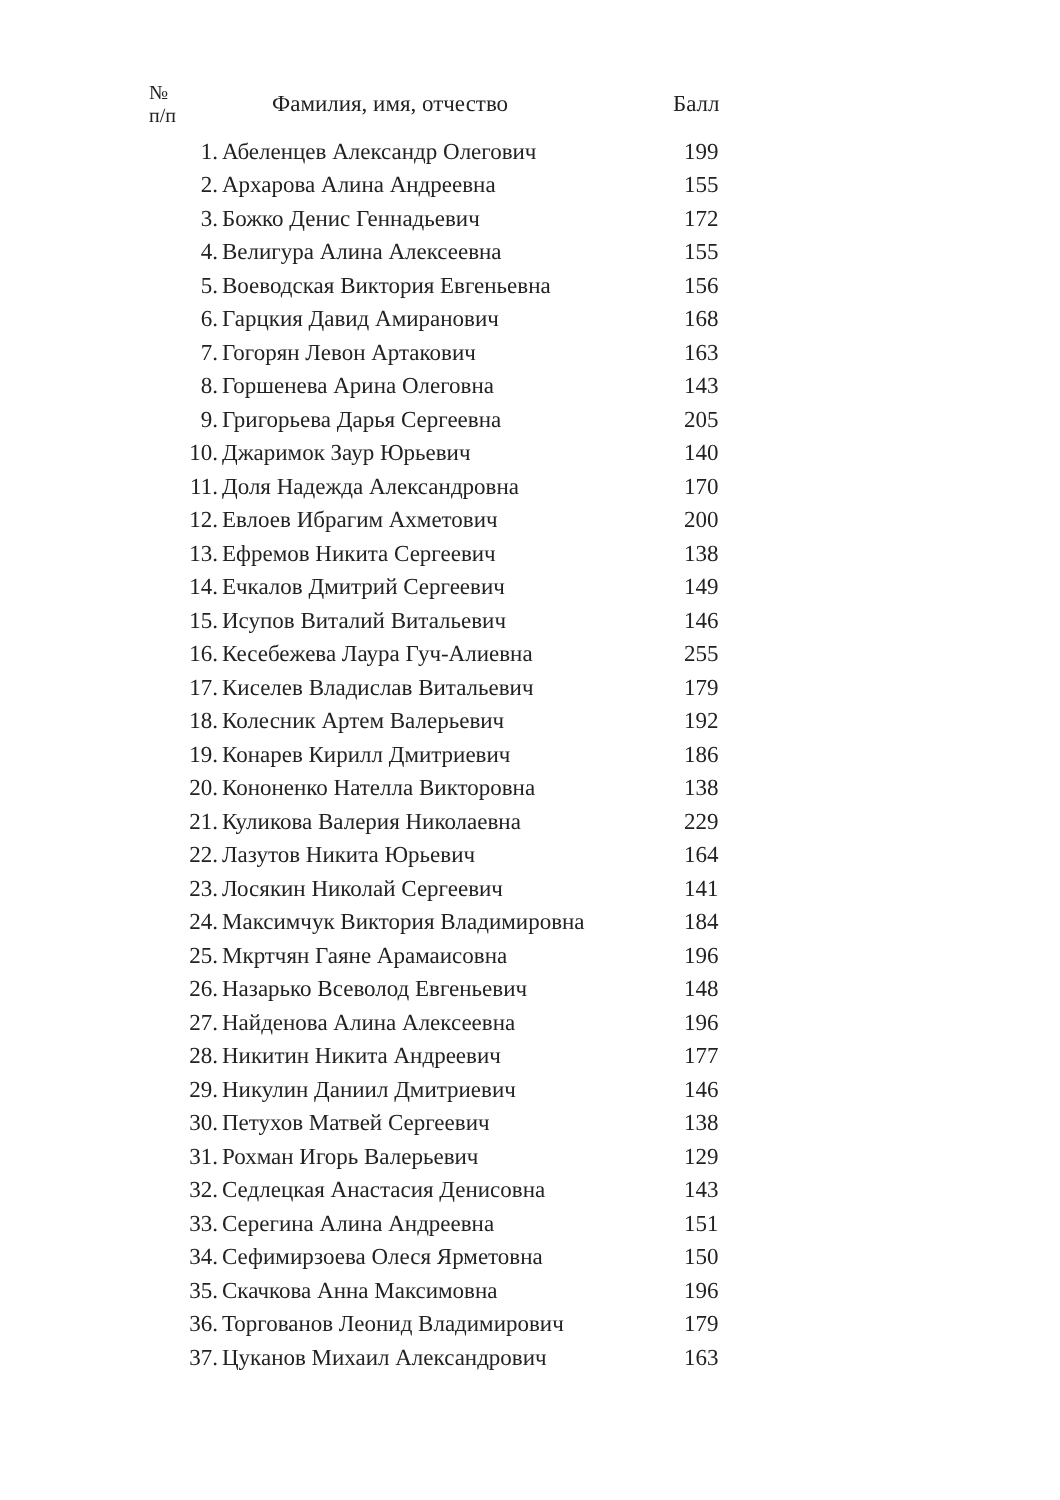| № п/п | Фамилия, имя, отчество | Балл |
| --- | --- | --- |
| 1. | Абеленцев Александр Олегович | 199 |
| 2. | Архарова Алина Андреевна | 155 |
| 3. | Божко Денис Геннадьевич | 172 |
| 4. | Велигура Алина Алексеевна | 155 |
| 5. | Воеводская Виктория Евгеньевна | 156 |
| 6. | Гарцкия Давид Амиранович | 168 |
| 7. | Гогорян Левон Артакович | 163 |
| 8. | Горшенева Арина Олеговна | 143 |
| 9. | Григорьева Дарья Сергеевна | 205 |
| 10. | Джаримок Заур Юрьевич | 140 |
| 11. | Доля Надежда Александровна | 170 |
| 12. | Евлоев Ибрагим Ахметович | 200 |
| 13. | Ефремов Никита Сергеевич | 138 |
| 14. | Ечкалов Дмитрий Сергеевич | 149 |
| 15. | Исупов Виталий Витальевич | 146 |
| 16. | Кесебежева Лаура Гуч-Алиевна | 255 |
| 17. | Киселев Владислав Витальевич | 179 |
| 18. | Колесник Артем Валерьевич | 192 |
| 19. | Конарев Кирилл Дмитриевич | 186 |
| 20. | Кононенко Нателла Викторовна | 138 |
| 21. | Куликова Валерия Николаевна | 229 |
| 22. | Лазутов Никита Юрьевич | 164 |
| 23. | Лосякин Николай Сергеевич | 141 |
| 24. | Максимчук Виктория Владимировна | 184 |
| 25. | Мкртчян Гаяне Арамаисовна | 196 |
| 26. | Назарько Всеволод Евгеньевич | 148 |
| 27. | Найденова Алина Алексеевна | 196 |
| 28. | Никитин Никита Андреевич | 177 |
| 29. | Никулин Даниил Дмитриевич | 146 |
| 30. | Петухов Матвей Сергеевич | 138 |
| 31. | Рохман Игорь Валерьевич | 129 |
| 32. | Седлецкая Анастасия Денисовна | 143 |
| 33. | Серегина Алина Андреевна | 151 |
| 34. | Сефимирзоева Олеся Ярметовна | 150 |
| 35. | Скачкова Анна Максимовна | 196 |
| 36. | Торгованов Леонид Владимирович | 179 |
| 37. | Цуканов Михаил Александрович | 163 |